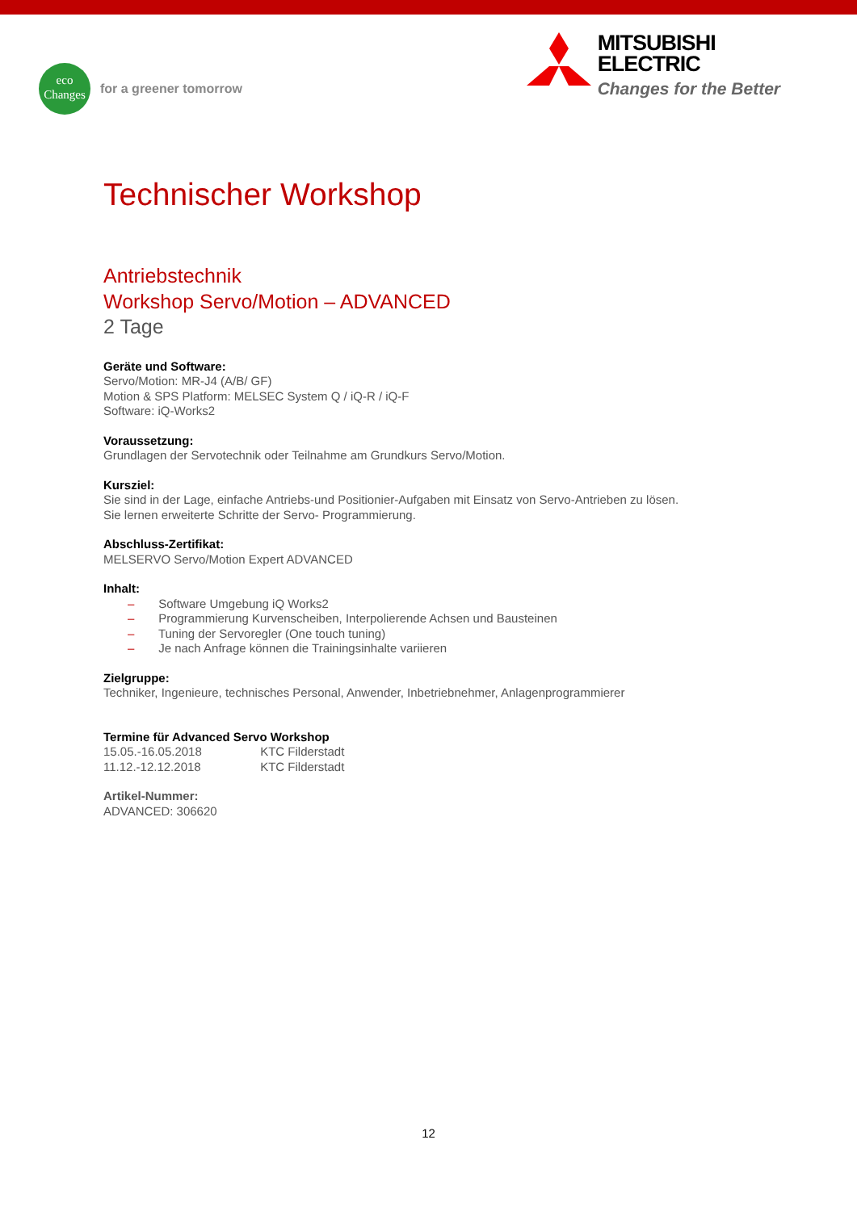eco
Changes
for a greener tomorrow
MITSUBISHI
ELECTRIC
Changes for the Better
Technischer Workshop
Antriebstechnik
Workshop Servo/Motion – ADVANCED
2 Tage
Geräte und Software:
Servo/Motion: MR-J4 (A/B/ GF)
Motion & SPS Platform: MELSEC System Q / iQ-R / iQ-F
Software: iQ-Works2
Voraussetzung:
Grundlagen der Servotechnik oder Teilnahme am Grundkurs Servo/Motion.
Kursziel:
Sie sind in der Lage, einfache Antriebs-und Positionier-Aufgaben mit Einsatz von Servo-Antrieben zu lösen.
Sie lernen erweiterte Schritte der Servo- Programmierung.
Abschluss-Zertifikat:
MELSERVO Servo/Motion Expert ADVANCED
Inhalt:
– Software Umgebung iQ Works2
– Programmierung Kurvenscheiben, Interpolierende Achsen und Bausteinen
– Tuning der Servoregler (One touch tuning)
– Je nach Anfrage können die Trainingsinhalte variieren
Zielgruppe:
Techniker, Ingenieure, technisches Personal, Anwender, Inbetriebnehmer, Anlagenprogrammierer
Termine für Advanced Servo Workshop
15.05.-16.05.2018 KTC Filderstadt
11.12.-12.12.2018 KTC Filderstadt
Artikel-Nummer:
ADVANCED: 306620
12